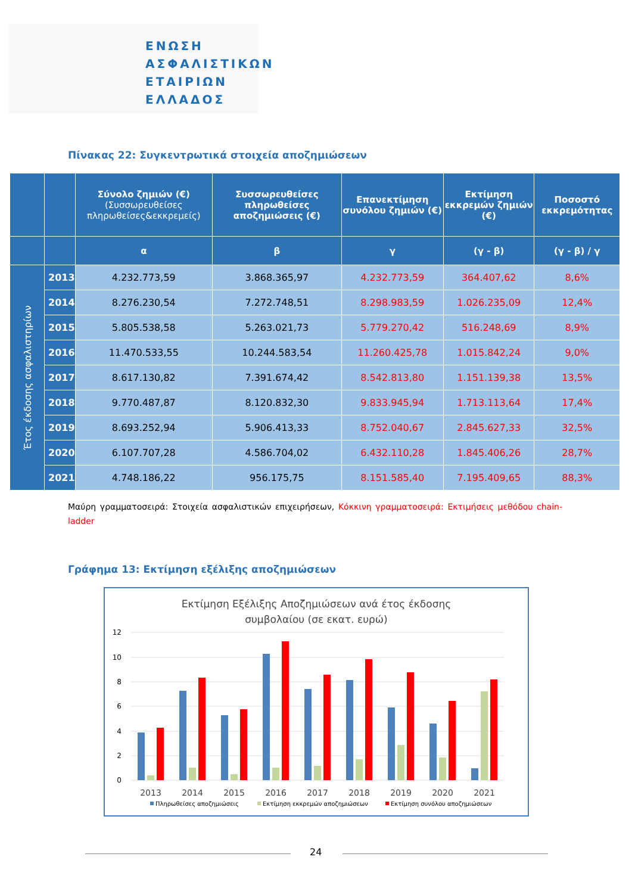ΕΝΩΣΗ
ΑΣΦΑΛΙΣΤΙΚΩΝ
ΕΤΑΙΡΙΩΝ
ΕΛΛΑΔΟΣ
Πίνακας 22: Συγκεντρωτικά στοιχεία αποζημιώσεων
| | | Σύνολο ζημιών (€) (Συσσωρευθείσες πληρωθείσες&εκκρεμείς) | Συσσωρευθείσες πληρωθείσες αποζημιώσεις (€) | Επανεκτίμηση συνόλου ζημιών (€) | Εκτίμηση εκκρεμών ζημιών (€) | Ποσοστό εκκρεμότητας |
| --- | --- | --- | --- | --- | --- | --- |
| | | α | β | γ | (γ - β) | (γ - β) / γ |
| Έτος έκδοσης ασφαλιστηρίων | 2013 | 4.232.773,59 | 3.868.365,97 | 4.232.773,59 | 364.407,62 | 8,6% |
| | 2014 | 8.276.230,54 | 7.272.748,51 | 8.298.983,59 | 1.026.235,09 | 12,4% |
| | 2015 | 5.805.538,58 | 5.263.021,73 | 5.779.270,42 | 516.248,69 | 8,9% |
| | 2016 | 11.470.533,55 | 10.244.583,54 | 11.260.425,78 | 1.015.842,24 | 9,0% |
| | 2017 | 8.617.130,82 | 7.391.674,42 | 8.542.813,80 | 1.151.139,38 | 13,5% |
| | 2018 | 9.770.487,87 | 8.120.832,30 | 9.833.945,94 | 1.713.113,64 | 17,4% |
| | 2019 | 8.693.252,94 | 5.906.413,33 | 8.752.040,67 | 2.845.627,33 | 32,5% |
| | 2020 | 6.107.707,28 | 4.586.704,02 | 6.432.110,28 | 1.845.406,26 | 28,7% |
| | 2021 | 4.748.186,22 | 956.175,75 | 8.151.585,40 | 7.195.409,65 | 88,3% |
Μαύρη γραμματοσειρά: Στοιχεία ασφαλιστικών επιχειρήσεων, Κόκκινη γραμματοσειρά: Εκτιμήσεις μεθόδου chain-ladder
Γράφημα 13: Εκτίμηση εξέλιξης αποζημιώσεων
Εκτίμηση Εξέλιξης Αποζημιώσεων ανά έτος έκδοσης
συμβολαίου (σε εκατ. ευρώ)
12
10
8
6
4
2
0
2013
2014
2015
2016
2017
2018
2019
2020
2021
Πληρωθείσες αποζημιώσεις
Εκτίμηση εκκρεμών αποζημιώσεων
Εκτίμηση συνόλου αποζημιώσεων
24